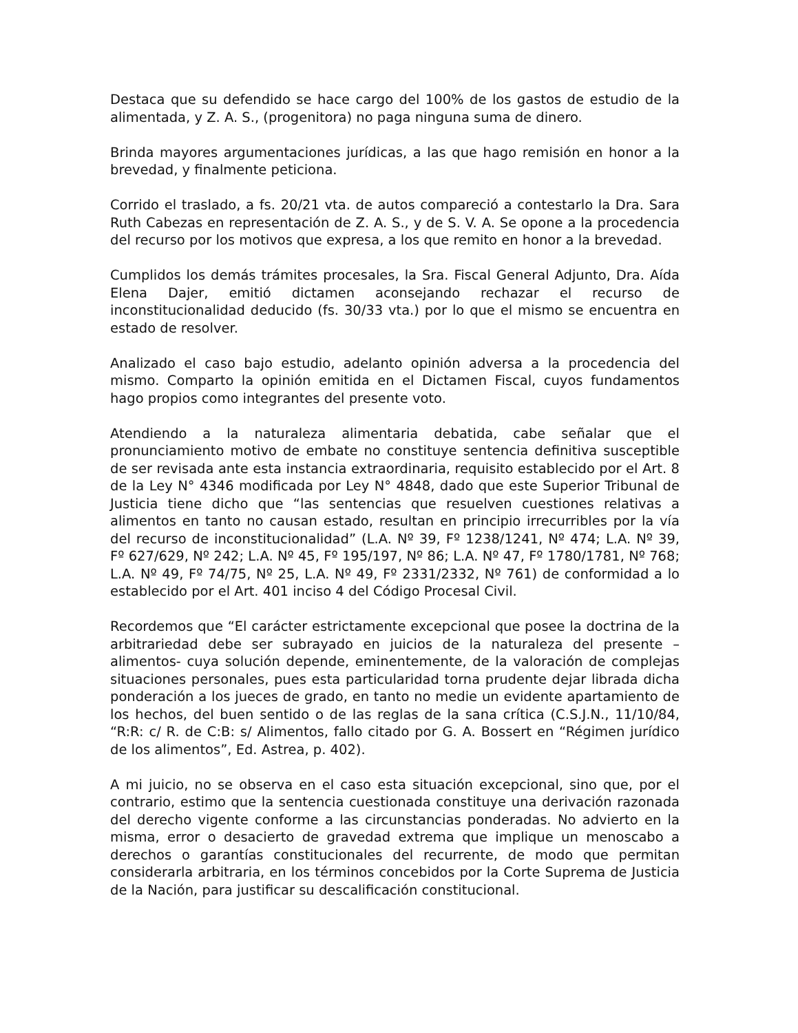Destaca que su defendido se hace cargo del 100% de los gastos de estudio de la alimentada, y Z. A. S., (progenitora) no paga ninguna suma de dinero.
Brinda mayores argumentaciones jurídicas, a las que hago remisión en honor a la brevedad, y finalmente peticiona.
Corrido el traslado, a fs. 20/21 vta. de autos compareció a contestarlo la Dra. Sara Ruth Cabezas en representación de Z. A. S., y de S. V. A. Se opone a la procedencia del recurso por los motivos que expresa, a los que remito en honor a la brevedad.
Cumplidos los demás trámites procesales, la Sra. Fiscal General Adjunto, Dra. Aída Elena Dajer, emitió dictamen aconsejando rechazar el recurso de inconstitucionalidad deducido (fs. 30/33 vta.) por lo que el mismo se encuentra en estado de resolver.
Analizado el caso bajo estudio, adelanto opinión adversa a la procedencia del mismo. Comparto la opinión emitida en el Dictamen Fiscal, cuyos fundamentos hago propios como integrantes del presente voto.
Atendiendo a la naturaleza alimentaria debatida, cabe señalar que el pronunciamiento motivo de embate no constituye sentencia definitiva susceptible de ser revisada ante esta instancia extraordinaria, requisito establecido por el Art. 8 de la Ley N° 4346 modificada por Ley N° 4848, dado que este Superior Tribunal de Justicia tiene dicho que “las sentencias que resuelven cuestiones relativas a alimentos en tanto no causan estado, resultan en principio irrecurribles por la vía del recurso de inconstitucionalidad” (L.A. Nº 39, Fº 1238/1241, Nº 474; L.A. Nº 39, Fº 627/629, Nº 242; L.A. Nº 45, Fº 195/197, Nº 86; L.A. Nº 47, Fº 1780/1781, Nº 768; L.A. Nº 49, Fº 74/75, Nº 25, L.A. Nº 49, Fº 2331/2332, Nº 761) de conformidad a lo establecido por el Art. 401 inciso 4 del Código Procesal Civil.
Recordemos que “El carácter estrictamente excepcional que posee la doctrina de la arbitrariedad debe ser subrayado en juicios de la naturaleza del presente –alimentos- cuya solución depende, eminentemente, de la valoración de complejas situaciones personales, pues esta particularidad torna prudente dejar librada dicha ponderación a los jueces de grado, en tanto no medie un evidente apartamiento de los hechos, del buen sentido o de las reglas de la sana crítica (C.S.J.N., 11/10/84, “R:R: c/ R. de C:B: s/ Alimentos, fallo citado por G. A. Bossert en “Régimen jurídico de los alimentos”, Ed. Astrea, p. 402).
A mi juicio, no se observa en el caso esta situación excepcional, sino que, por el contrario, estimo que la sentencia cuestionada constituye una derivación razonada del derecho vigente conforme a las circunstancias ponderadas. No advierto en la misma, error o desacierto de gravedad extrema que implique un menoscabo a derechos o garantías constitucionales del recurrente, de modo que permitan considerarla arbitraria, en los términos concebidos por la Corte Suprema de Justicia de la Nación, para justificar su descalificación constitucional.